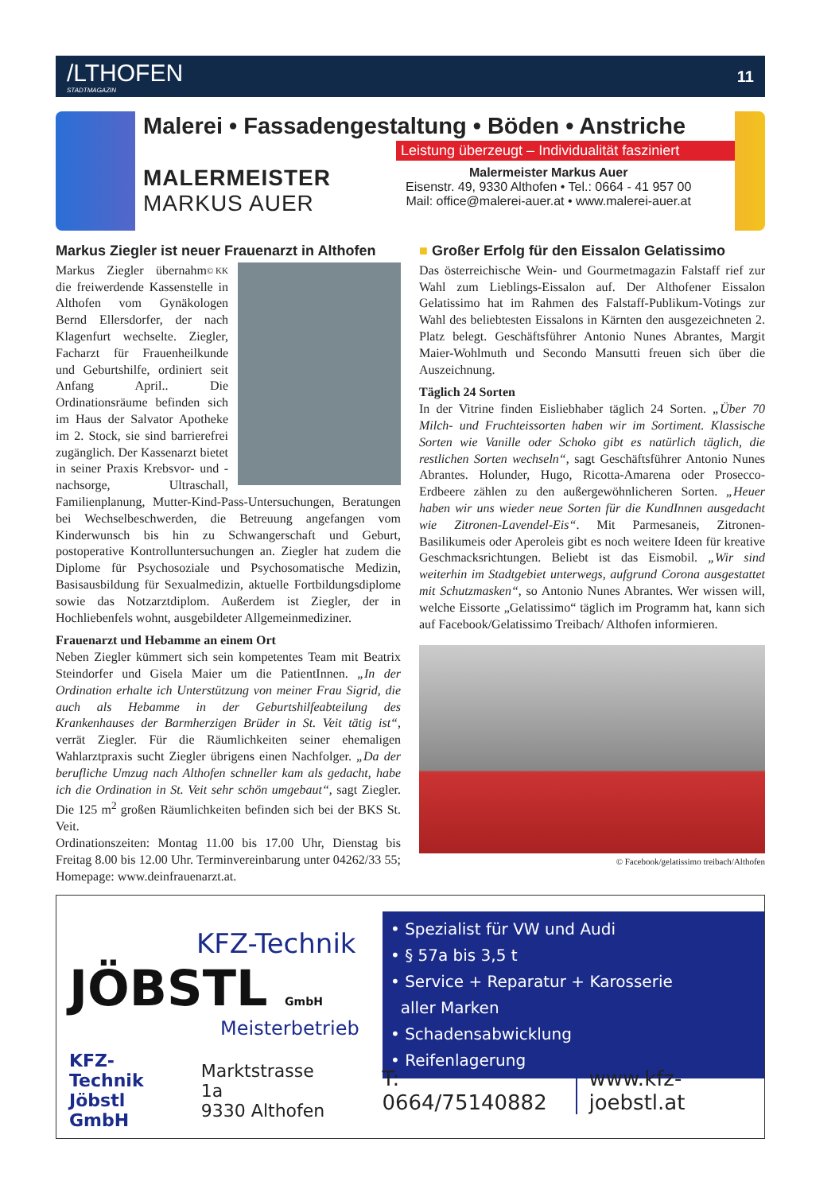/LTHOFEN
STADTMAGAZIN
11
Malerei • Fassadengestaltung • Böden • Anstriche
Leistung überzeugt – Individualität fasziniert
MALERMEISTER
MARKUS AUER
Malermeister Markus Auer
Eisenstr. 49, 9330 Althofen • Tel.: 0664 - 41 957 00
Mail: office@malerei-auer.at • www.malerei-auer.at
Markus Ziegler ist neuer Frauenarzt in Althofen
© KK
Markus Ziegler übernahm die freiwerdende Kassenstelle in Althofen vom Gynäkologen Bernd Ellersdorfer, der nach Klagenfurt wechselte. Ziegler, Facharzt für Frauenheilkunde und Geburtshilfe, ordiniert seit Anfang April.. Die Ordinationsräume befinden sich im Haus der Salvator Apotheke im 2. Stock, sie sind barrierefrei zugänglich. Der Kassenarzt bietet in seiner Praxis Krebsvor- und -nachsorge, Ultraschall, Familienplanung, Mutter-Kind-Pass-Untersuchungen, Beratungen bei Wechselbeschwerden, die Betreuung angefangen vom Kinderwunsch bis hin zu Schwangerschaft und Geburt, postoperative Kontrolluntersuchungen an. Ziegler hat zudem die Diplome für Psychosoziale und Psychosomatische Medizin, Basisausbildung für Sexualmedizin, aktuelle Fortbildungsdiplome sowie das Notzarztdiplom. Außerdem ist Ziegler, der in Hochliebenfels wohnt, ausgebildeter Allgemeinmediziner.
Frauenarzt und Hebamme an einem Ort
Neben Ziegler kümmert sich sein kompetentes Team mit Beatrix Steindorfer und Gisela Maier um die PatientInnen. „In der Ordination erhalte ich Unterstützung von meiner Frau Sigrid, die auch als Hebamme in der Geburtshilfeabteilung des Krankenhauses der Barmherzigen Brüder in St. Veit tätig ist“, verrät Ziegler. Für die Räumlichkeiten seiner ehemaligen Wahlarztpraxis sucht Ziegler übrigens einen Nachfolger. „Da der berufliche Umzug nach Althofen schneller kam als gedacht, habe ich die Ordination in St. Veit sehr schön umgebaut“, sagt Ziegler. Die 125 m<sup>2</sup> großen Räumlichkeiten befinden sich bei der BKS St. Veit.
Ordinationszeiten: Montag 11.00 bis 17.00 Uhr, Dienstag bis Freitag 8.00 bis 12.00 Uhr. Terminvereinbarung unter 04262/33 55; Homepage: www.deinfrauenarzt.at.
■ Großer Erfolg für den Eissalon Gelatissimo
Das österreichische Wein- und Gourmetmagazin Falstaff rief zur Wahl zum Lieblings-Eissalon auf. Der Althofener Eissalon Gelatissimo hat im Rahmen des Falstaff-Publikum-Votings zur Wahl des beliebtesten Eissalons in Kärnten den ausgezeichneten 2. Platz belegt. Geschäftsführer Antonio Nunes Abrantes, Margit Maier-Wohlmuth und Secondo Mansutti freuen sich über die Auszeichnung.
Täglich 24 Sorten
In der Vitrine finden Eisliebhaber täglich 24 Sorten. „Über 70 Milch- und Fruchteissorten haben wir im Sortiment. Klassische Sorten wie Vanille oder Schoko gibt es natürlich täglich, die restlichen Sorten wechseln“, sagt Geschäftsführer Antonio Nunes Abrantes. Holunder, Hugo, Ricotta-Amarena oder Prosecco-Erdbeere zählen zu den außergewöhnlicheren Sorten. „Heuer haben wir uns wieder neue Sorten für die KundInnen ausgedacht wie Zitronen-Lavendel-Eis“. Mit Parmesaneis, Zitronen-Basilikumeis oder Aperoleis gibt es noch weitere Ideen für kreative Geschmacksrichtungen. Beliebt ist das Eismobil. „Wir sind weiterhin im Stadtgebiet unterwegs, aufgrund Corona ausgestattet mit Schutzmasken“, so Antonio Nunes Abrantes. Wer wissen will, welche Eissorte „Gelatissimo“ täglich im Programm hat, kann sich auf Facebook/Gelatissimo Treibach/ Althofen informieren.
© Facebook/gelatissimo treibach/Althofen
KFZ-Technik
JÖBSTL GmbH
Meisterbetrieb
• Spezialist für VW und Audi
• § 57a bis 3,5 t
• Service + Reparatur + Karosserie
aller Marken
• Schadensabwicklung
• Reifenlagerung
KFZ-Technik
Jöbstl GmbH Marktstrasse 1a
9330 Althofen T: 0664/75140882 www.kfz-joebstl.at